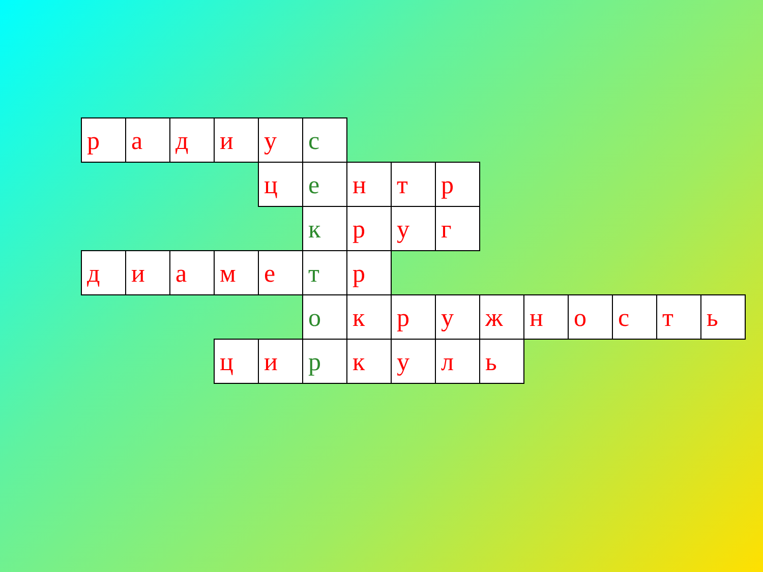| р | а | д | и | у | с | | | | | | | | | |
| | | | | ц | е | н | т | р | | | | | | |
| | | | | | к | р | у | г | | | | | | |
| д | и | а | м | е | т | р | | | | | | | | |
| | | | | | о | к | р | у | ж | н | о | с | т | ь |
| | | | ц | и | р | к | у | л | ь | | | | | |